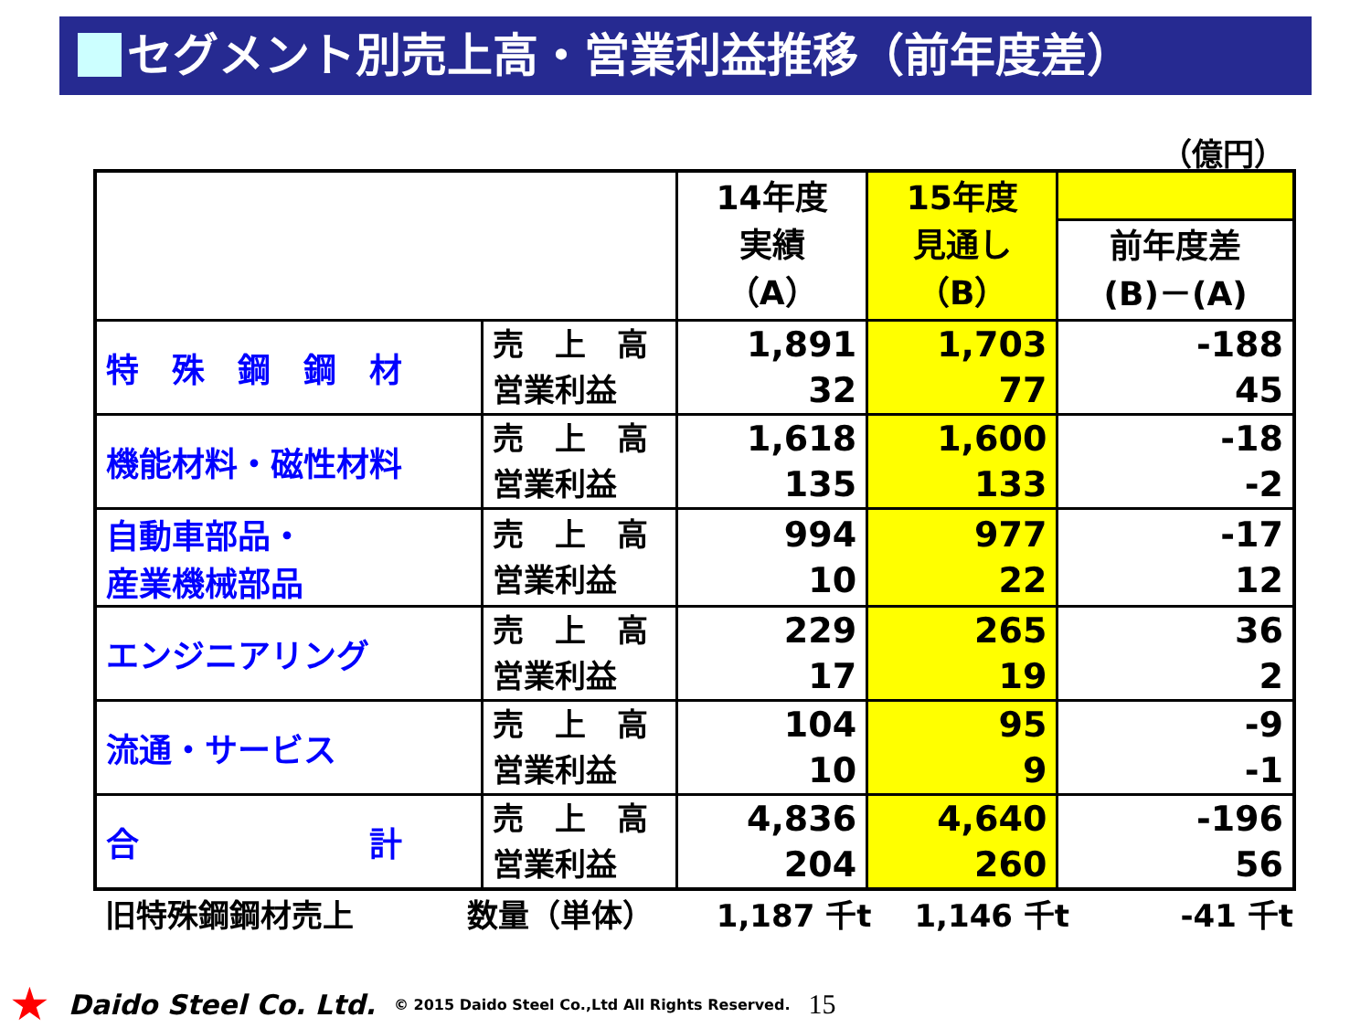セグメント別売上高・営業利益推移（前年度差）
（億円）
| | | 14年度 実績 （A） | 15年度 見通し （B） | |
| --- | --- | --- | --- | --- |
| | | | | 前年度差 (B)－(A) |
| 特 殊 鋼 鋼 材 | 売 上 高 営業利益 | 1,891 32 | 1,703 77 | -188 45 |
| 機能材料・磁性材料 | 売 上 高 営業利益 | 1,618 135 | 1,600 133 | -18 -2 |
| 自動車部品・ 産業機械部品 | 売 上 高 営業利益 | 994 10 | 977 22 | -17 12 |
| エンジニアリング | 売 上 高 営業利益 | 229 17 | 265 19 | 36 2 |
| 流通・サービス | 売 上 高 営業利益 | 104 10 | 95 9 | -9 -1 |
| 合 計 | 売 上 高 営業利益 | 4,836 204 | 4,640 260 | -196 56 |
旧特殊鋼鋼材売上 数量（単体） 1,187 千t 1,146 千t -41 千t
★ Daido Steel Co. Ltd. © 2015 Daido Steel Co.,Ltd All Rights Reserved. 15